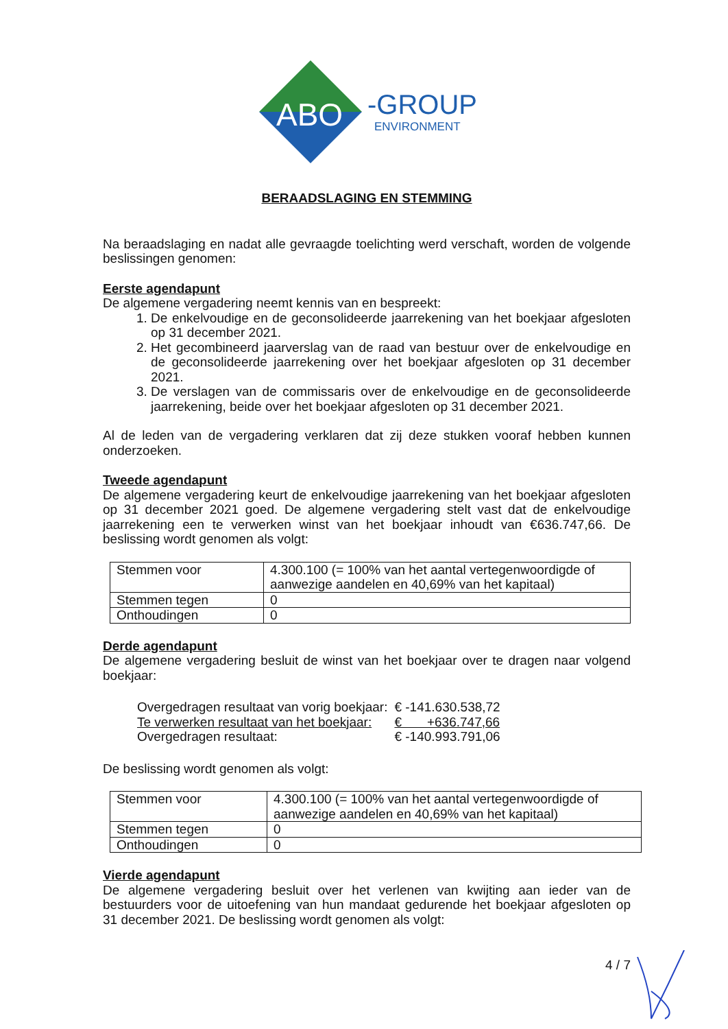ABO
-GROUP
ENVIRONMENT
BERAADSLAGING EN STEMMING
Na beraadslaging en nadat alle gevraagde toelichting werd verschaft, worden de volgende beslissingen genomen:
Eerste agendapunt
De algemene vergadering neemt kennis van en bespreekt:
1. De enkelvoudige en de geconsolideerde jaarrekening van het boekjaar afgesloten op 31 december 2021.
2. Het gecombineerd jaarverslag van de raad van bestuur over de enkelvoudige en de geconsolideerde jaarrekening over het boekjaar afgesloten op 31 december 2021.
3. De verslagen van de commissaris over de enkelvoudige en de geconsolideerde jaarrekening, beide over het boekjaar afgesloten op 31 december 2021.
Al de leden van de vergadering verklaren dat zij deze stukken vooraf hebben kunnen onderzoeken.
Tweede agendapunt
De algemene vergadering keurt de enkelvoudige jaarrekening van het boekjaar afgesloten op 31 december 2021 goed. De algemene vergadering stelt vast dat de enkelvoudige jaarrekening een te verwerken winst van het boekjaar inhoudt van €636.747,66. De beslissing wordt genomen als volgt:
| Stemmen voor | 4.300.100 (= 100% van het aantal vertegenwoordigde of aanwezige aandelen en 40,69% van het kapitaal) |
| Stemmen tegen | 0 |
| Onthoudingen | 0 |
Derde agendapunt
De algemene vergadering besluit de winst van het boekjaar over te dragen naar volgend boekjaar:
| Overgedragen resultaat van vorig boekjaar: | € -141.630.538,72 |
| Te verwerken resultaat van het boekjaar: | € +636.747,66 |
| Overgedragen resultaat: | € -140.993.791,06 |
De beslissing wordt genomen als volgt:
| Stemmen voor | 4.300.100 (= 100% van het aantal vertegenwoordigde of aanwezige aandelen en 40,69% van het kapitaal) |
| Stemmen tegen | 0 |
| Onthoudingen | 0 |
Vierde agendapunt
De algemene vergadering besluit over het verlenen van kwijting aan ieder van de bestuurders voor de uitoefening van hun mandaat gedurende het boekjaar afgesloten op 31 december 2021. De beslissing wordt genomen als volgt:
4 / 7